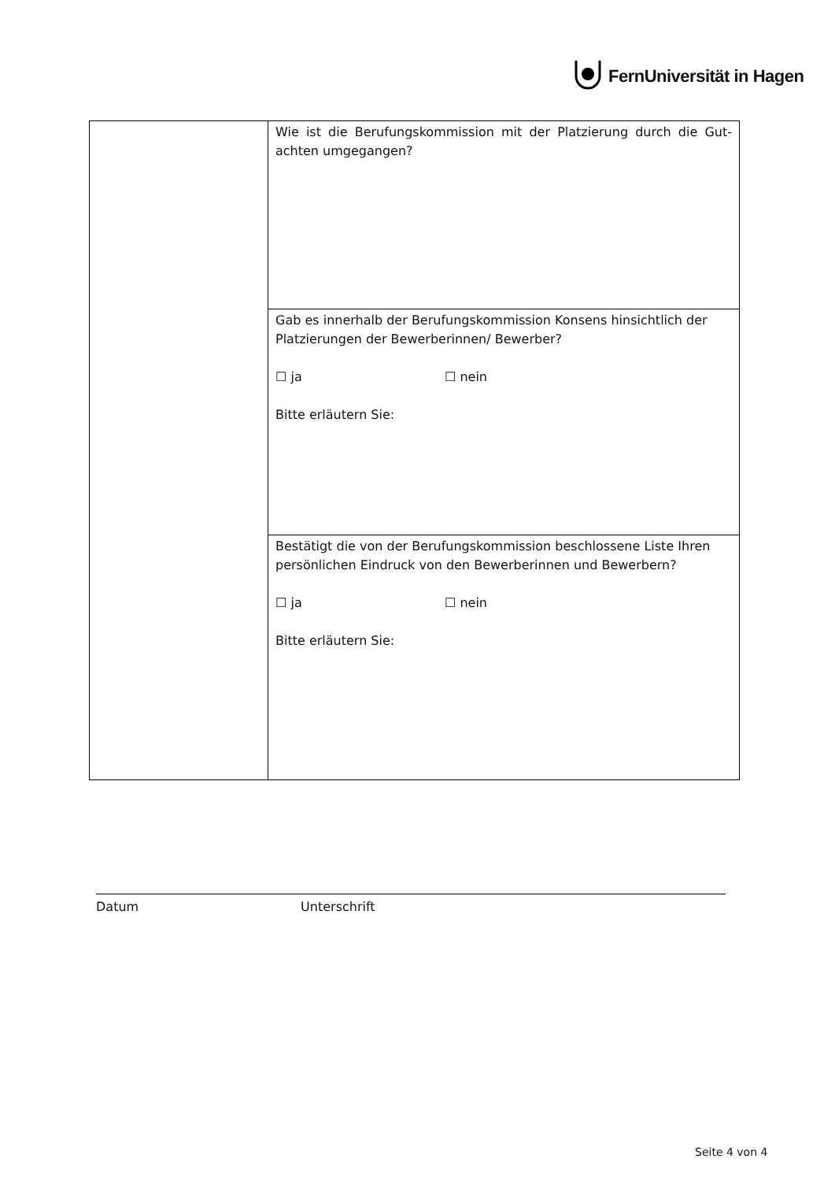FernUniversität in Hagen
| | Wie ist die Berufungskommission mit der Platzierung durch die Gut-achten umgegangen? |
| | Gab es innerhalb der Berufungskommission Konsens hinsichtlich der Platzierungen der Bewerberinnen/ Bewerber? ☐ ja ☐ nein Bitte erläutern Sie: |
| | Bestätigt die von der Berufungskommission beschlossene Liste Ihren persönlichen Eindruck von den Bewerberinnen und Bewerbern? ☐ ja ☐ nein Bitte erläutern Sie: |
Datum Unterschrift
Seite 4 von 4